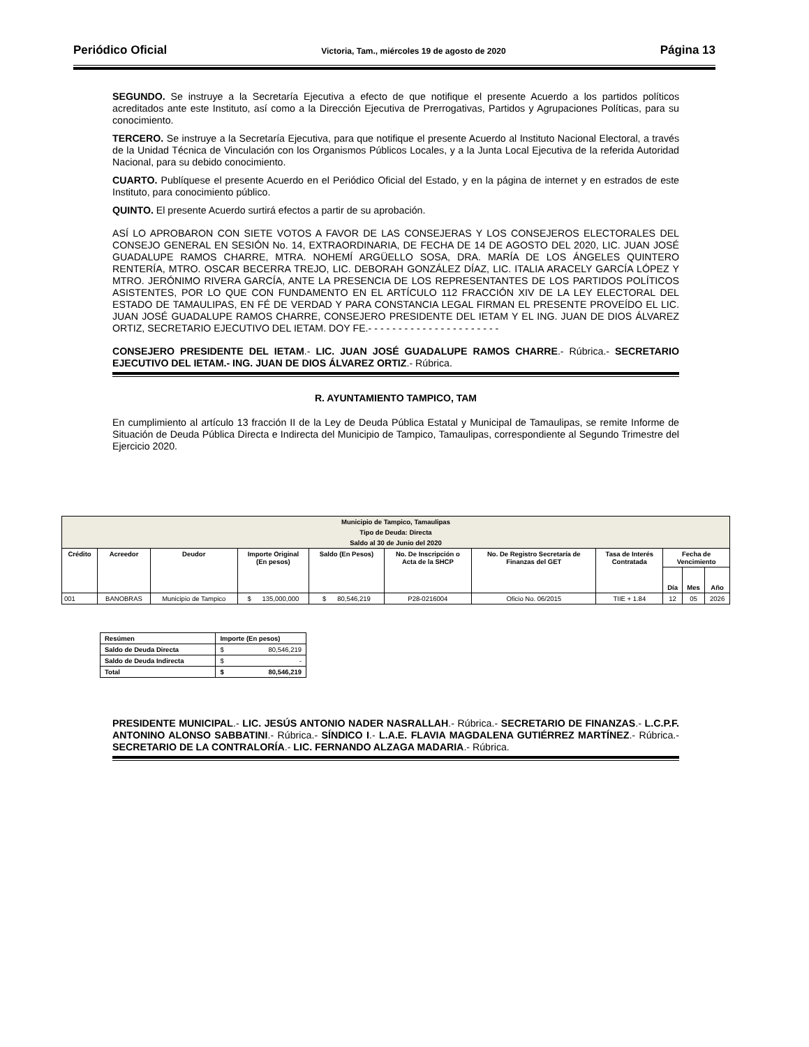Periódico Oficial Victoria, Tam., miércoles 19 de agosto de 2020 Página 13
SEGUNDO. Se instruye a la Secretaría Ejecutiva a efecto de que notifique el presente Acuerdo a los partidos políticos acreditados ante este Instituto, así como a la Dirección Ejecutiva de Prerrogativas, Partidos y Agrupaciones Políticas, para su conocimiento.
TERCERO. Se instruye a la Secretaría Ejecutiva, para que notifique el presente Acuerdo al Instituto Nacional Electoral, a través de la Unidad Técnica de Vinculación con los Organismos Públicos Locales, y a la Junta Local Ejecutiva de la referida Autoridad Nacional, para su debido conocimiento.
CUARTO. Publíquese el presente Acuerdo en el Periódico Oficial del Estado, y en la página de internet y en estrados de este Instituto, para conocimiento público.
QUINTO. El presente Acuerdo surtirá efectos a partir de su aprobación.
ASÍ LO APROBARON CON SIETE VOTOS A FAVOR DE LAS CONSEJERAS Y LOS CONSEJEROS ELECTORALES DEL CONSEJO GENERAL EN SESIÓN No. 14, EXTRAORDINARIA, DE FECHA DE 14 DE AGOSTO DEL 2020, LIC. JUAN JOSÉ GUADALUPE RAMOS CHARRE, MTRA. NOHEMÍ ARGÜELLO SOSA, DRA. MARÍA DE LOS ÁNGELES QUINTERO RENTERÍA, MTRO. OSCAR BECERRA TREJO, LIC. DEBORAH GONZÁLEZ DÍAZ, LIC. ITALIA ARACELY GARCÍA LÓPEZ Y MTRO. JERÓNIMO RIVERA GARCÍA, ANTE LA PRESENCIA DE LOS REPRESENTANTES DE LOS PARTIDOS POLÍTICOS ASISTENTES, POR LO QUE CON FUNDAMENTO EN EL ARTÍCULO 112 FRACCIÓN XIV DE LA LEY ELECTORAL DEL ESTADO DE TAMAULIPAS, EN FÉ DE VERDAD Y PARA CONSTANCIA LEGAL FIRMAN EL PRESENTE PROVEÍDO EL LIC. JUAN JOSÉ GUADALUPE RAMOS CHARRE, CONSEJERO PRESIDENTE DEL IETAM Y EL ING. JUAN DE DIOS ÁLVAREZ ORTIZ, SECRETARIO EJECUTIVO DEL IETAM. DOY FE.- - - - - - - - - - - - - - - - - - - - - -
CONSEJERO PRESIDENTE DEL IETAM.- LIC. JUAN JOSÉ GUADALUPE RAMOS CHARRE.- Rúbrica.- SECRETARIO EJECUTIVO DEL IETAM.- ING. JUAN DE DIOS ÁLVAREZ ORTIZ.- Rúbrica.
R. AYUNTAMIENTO TAMPICO, TAM
En cumplimiento al artículo 13 fracción II de la Ley de Deuda Pública Estatal y Municipal de Tamaulipas, se remite Informe de Situación de Deuda Pública Directa e Indirecta del Municipio de Tampico, Tamaulipas, correspondiente al Segundo Trimestre del Ejercicio 2020.
| Municipio de Tampico, Tamaulipas | | | | | | | | | | |
| --- | --- | --- | --- | --- | --- | --- | --- | --- | --- | --- |
| Tipo de Deuda: Directa | | | | | | | | | | |
| Saldo al 30 de Junio del 2020 | | | | | | | | | | |
| Crédito | Acreedor | Deudor | Importe Original (En pesos) | Saldo (En Pesos) | No. De Inscripción o Acta de la SHCP | No. De Registro Secretaría de Finanzas del GET | Tasa de Interés Contratada | Fecha de Vencimiento | | |
| | | | | | | | | Día | Mes | Año |
| 001 | BANOBRAS | Municipio de Tampico | $ 135,000,000 | $ 80,546,219 | P28-0216004 | Oficio No. 06/2015 | TIIE + 1.84 | 12 | 05 | 2026 |
| Resúmen | Importe (En pesos) |
| --- | --- |
| Saldo de Deuda Directa | $ 80,546,219 |
| Saldo de Deuda Indirecta | $ - |
| Total | $ 80,546,219 |
PRESIDENTE MUNICIPAL.- LIC. JESÚS ANTONIO NADER NASRALLAH.- Rúbrica.- SECRETARIO DE FINANZAS.- L.C.P.F. ANTONINO ALONSO SABBATINI.- Rúbrica.- SÍNDICO I.- L.A.E. FLAVIA MAGDALENA GUTIÉRREZ MARTÍNEZ.- Rúbrica.- SECRETARIO DE LA CONTRALORÍA.- LIC. FERNANDO ALZAGA MADARIA.- Rúbrica.